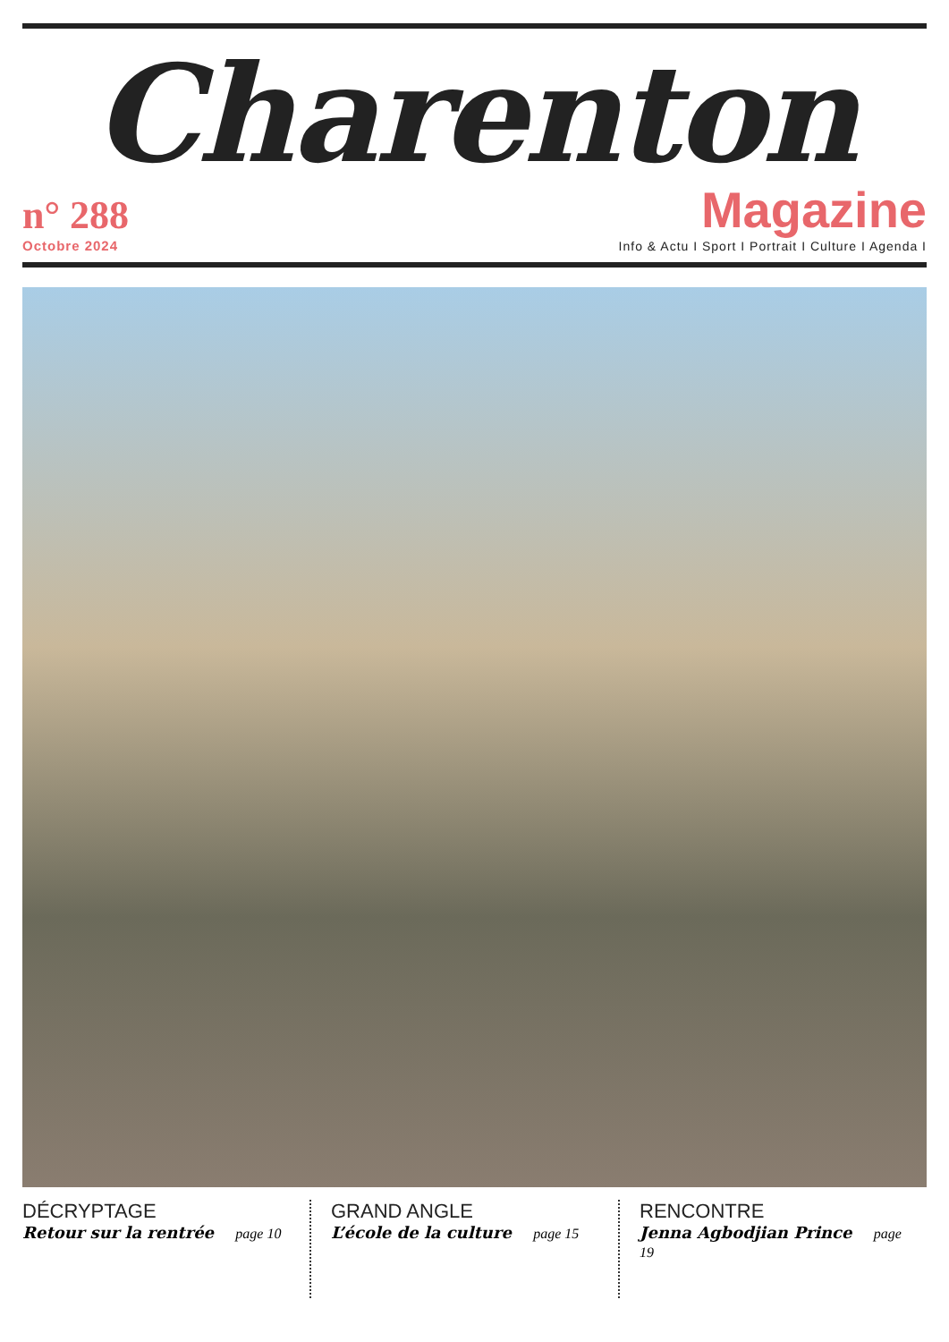Charenton
n° 288
Octobre 2024
Magazine
Info & Actu I Sport I Portrait I Culture I Agenda I
DÉCRYPTAGE
Retour sur la rentrée page 10
GRAND ANGLE
L’école de la culture page 15
RENCONTRE
Jenna Agbodjian Prince page 19